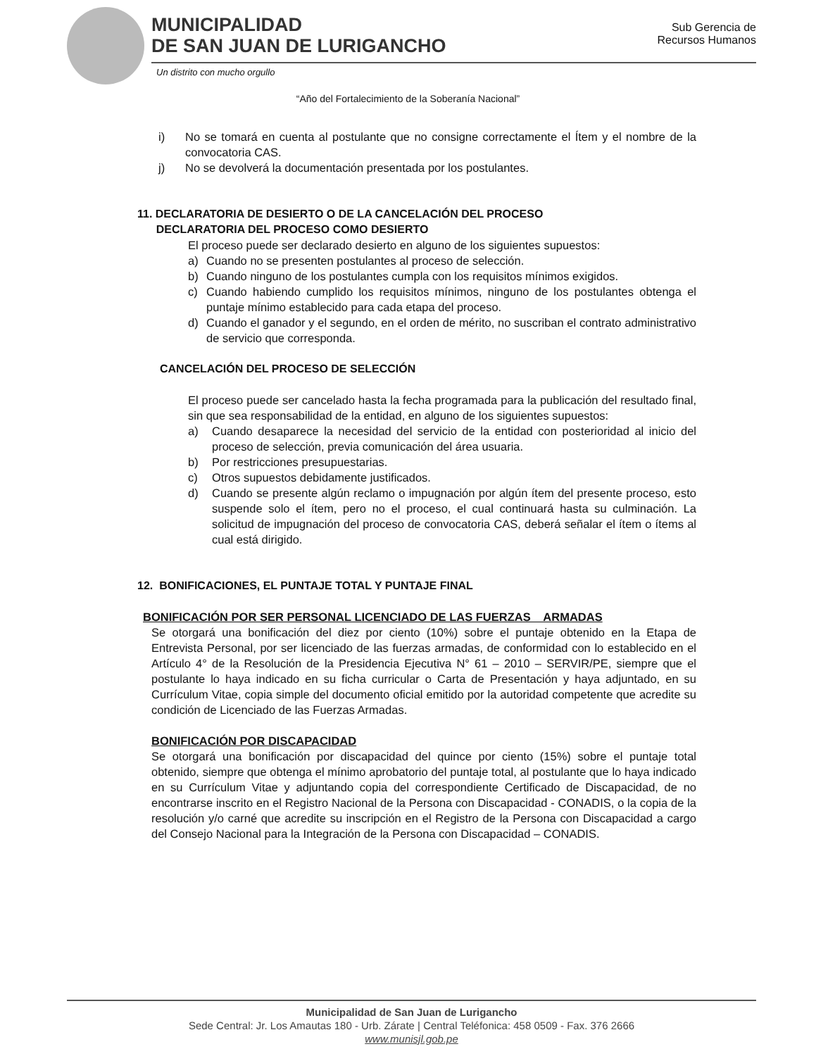MUNICIPALIDAD
DE SAN JUAN DE LURIGANCHO
Sub Gerencia de
Recursos Humanos
Un distrito con mucho orgullo
“Año del Fortalecimiento de la Soberanía Nacional”
i) No se tomará en cuenta al postulante que no consigne correctamente el Ítem y el nombre de la convocatoria CAS.
j) No se devolverá la documentación presentada por los postulantes.
11. DECLARATORIA DE DESIERTO O DE LA CANCELACIÓN DEL PROCESO
DECLARATORIA DEL PROCESO COMO DESIERTO
El proceso puede ser declarado desierto en alguno de los siguientes supuestos:
a) Cuando no se presenten postulantes al proceso de selección.
b) Cuando ninguno de los postulantes cumpla con los requisitos mínimos exigidos.
c) Cuando habiendo cumplido los requisitos mínimos, ninguno de los postulantes obtenga el puntaje mínimo establecido para cada etapa del proceso.
d) Cuando el ganador y el segundo, en el orden de mérito, no suscriban el contrato administrativo de servicio que corresponda.
CANCELACIÓN DEL PROCESO DE SELECCIÓN
El proceso puede ser cancelado hasta la fecha programada para la publicación del resultado final, sin que sea responsabilidad de la entidad, en alguno de los siguientes supuestos:
a) Cuando desaparece la necesidad del servicio de la entidad con posterioridad al inicio del proceso de selección, previa comunicación del área usuaria.
b) Por restricciones presupuestarias.
c) Otros supuestos debidamente justificados.
d) Cuando se presente algún reclamo o impugnación por algún ítem del presente proceso, esto suspende solo el ítem, pero no el proceso, el cual continuará hasta su culminación. La solicitud de impugnación del proceso de convocatoria CAS, deberá señalar el ítem o ítems al cual está dirigido.
12. BONIFICACIONES, EL PUNTAJE TOTAL Y PUNTAJE FINAL
BONIFICACIÓN POR SER PERSONAL LICENCIADO DE LAS FUERZAS ARMADAS
Se otorgará una bonificación del diez por ciento (10%) sobre el puntaje obtenido en la Etapa de Entrevista Personal, por ser licenciado de las fuerzas armadas, de conformidad con lo establecido en el Artículo 4° de la Resolución de la Presidencia Ejecutiva N° 61 – 2010 – SERVIR/PE, siempre que el postulante lo haya indicado en su ficha curricular o Carta de Presentación y haya adjuntado, en su Currículum Vitae, copia simple del documento oficial emitido por la autoridad competente que acredite su condición de Licenciado de las Fuerzas Armadas.
BONIFICACIÓN POR DISCAPACIDAD
Se otorgará una bonificación por discapacidad del quince por ciento (15%) sobre el puntaje total obtenido, siempre que obtenga el mínimo aprobatorio del puntaje total, al postulante que lo haya indicado en su Currículum Vitae y adjuntando copia del correspondiente Certificado de Discapacidad, de no encontrarse inscrito en el Registro Nacional de la Persona con Discapacidad - CONADIS, o la copia de la resolución y/o carné que acredite su inscripción en el Registro de la Persona con Discapacidad a cargo del Consejo Nacional para la Integración de la Persona con Discapacidad – CONADIS.
Municipalidad de San Juan de Lurigancho
Sede Central: Jr. Los Amautas 180 - Urb. Zárate | Central Teléfonica: 458 0509 - Fax. 376 2666
www.munisjl.gob.pe